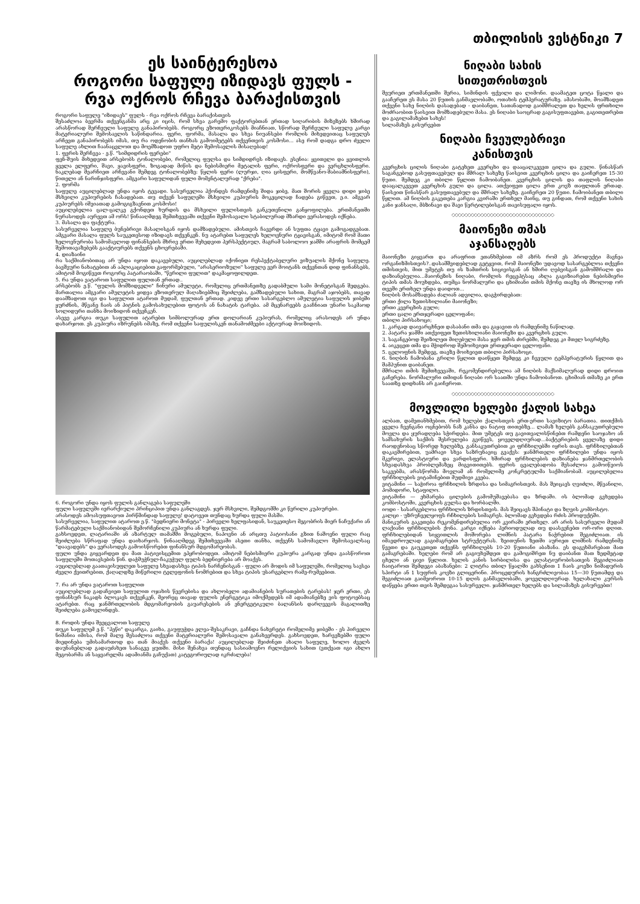თბილისის ვესტნიკი 7
ეს საინტერესოა
როგორი საფულე იზიდავს ფულს -
რვა ოქროს რჩევა ბარაქისთვის
როგორი საფულე "იზიდავს" ფულს - რვა ოქროს რჩევა ბარაქისთვის
შესაძლოა ბევრმა თქვენგანმა არც კი იცის, რომ სხვა გარემო ფაქტორებთან ერთად სიღარიბის მიზეზებს ხშირად არასწორად შერჩეული საფულე განაპირობებს. როგორც ეზოთერიკოსებს მიაჩნიათ, სწორად შერჩეული საფულე კარგი მატერიალური შემოსავლის საწინდარია. ფერი, ფორმა, მასალა და სხვა ნიუანსები რომლის მიხედვითაც საფულეს არჩევთ განაპირობებს იმას, თუ რა ოდენობის თანხას გამოიმეტებს თქვენთვის კოსმოსი... ასე რომ დადგა დრო ძველი საფულე ახლით ჩაანაცვლოთ და მოემზადოთ უფრო მეტი შემოსავლის მისაღებად!
1. ფერის შერჩევა - ე.წ. "სიმდიდრის ფერები"
ფენ-შუის მიხედვით არსებობს ტონალობები, რომელიც ფულსა და სიმდიდრეს იზიდავს. ესენია: ყვითელი და ყვითლის ყველა ელფერი, შავი, ყავისფერი, ზოგადად მიწის და ნებისმიერი მეტალის ფერი, ოქროსფერი და ვერცხლისფერი. ნაკლებად შეარჩიეთ არჩევანი შემდეგ ტონალობებზე: წყლის ფერი (ლურჯი, ღია ცისფერი, მომწვანო-შაბიამნისფერი), წითელი ან ნარინჯისფერი. ამგვარი საფულიდან ფული მომენტალურად "ქრება".
2. ფორმა
საფულე აუცილებლად უნდა იყოს ტევადი. სასურველია ჰქონდეს რამდენიმე შიდა ჯიბე, მათ შორის ყველა დიდი ჯიბე მსხვილი კუპიურების ჩასადებათ. თუ თქვენ საფულეში მსხვილი კუპიურის მოკეცილად ჩადება გიწევთ, ე.ი. ამგვარ კუპიურებს იშვიათად გამოგიგზავნით კოსმოსი!
აუცილებელია ცალ-ცალკე გქონდეთ ხურდის და მსხვილი ფულისთვის განკუთვნილი განყოფილება. ერთმანეთში ნურასოდეს აურევთ ამ ორს! წინააღმდეგ შემთხვევაში თქვენი შემოსავალი სტაბილურად მზარდი ვერასოდეს იქნება.
3. მასალა და ფაქტურა.
სასურველია საფულე ბუნებრივი მასალისგან იყოს დამზადებული. ამისთვის ჩავერდი ან სუფთა ტყავი გამოგადგებათ. ამგვარი მასალა ფულს საუკეთესოდ იზიდავს თქვენკენ. ნუ ატარებთ საფულეს ხელოვნური ტყავისგან, იმიტომ რომ მათი ხელოვნურობა სამომავლოდ ფინანსების მხრივ ერთი შეხედვით პერსპექტიულ, მაგრამ საბოლოო ჯამში არაფრის მომცემ შემოთავაზებებს გააქტიურებს თქვენს ცხოვრებაში.
4. დიაზაინი
რა საქმიანობითაც არ უნდა იყოთ დაკავებული, აუცილებლად იქონიეთ რესპექტაბელური ვიზუალის მქონე საფულე. ბავშვური ნახატებით ან აპლიკაციებით გაფორმებული, "არასერიოზული" საფულე ვერ მოიტანს თქვენთან დიდ ფინანსებს, ამიტომ მოგიწევთ როგორც პატარაობაში, "წვრილი ფულით" დაკმაყოფილდეთ.
5. რა უნდა ვატაროთ საფულით ფულთან ერთად..
არსებობს ე.წ. "ფულის მომზიდველი" ჩინური ამულეტი, რომელიც ერთმანეთზე გადაბმული სამი მონეტისგან შედგება. მართალია ამგვარი ამულეტის ყიდვა ეზოთერულ მაღაზიებშიც შეიძლება, გამზადებული სახით, მაგრამ აჯობებს, თავად დაამზადოთ იგი და საფულით ატაროთ მუდამ, ფულთან ერთად. კიდევ ერთი სასარგებლო ამულეტია საფულის ჯიბეში ყურძნის, მწვანე ჩაის ან პიტნის გამოსახულებით ფოტოს ან ნახატის ტარება. ამ მცენარეებს გააჩნიათ უნარი საკმაოდ სოლიდური თანხა მოიზიდონ თქვენკენ.
ასევე კარგია თუკი საფულით ატარებთ სიმბოლურად ერთ დოლარიან კუპიურას, რომელიც არასოდეს არ უნდა დახარჯოთ. ეს კუპიურა იზრუნებს იმაზე, რომ თქვენი საფულისკენ თანამოძმეები აქტიურად მოიზიდოს.
6. როგორი უნდა იყოს ფულის განლაგება საფულეში
ფული საფულეში იერარქიული პრინციპით უნდა განლაგდეს. ჯერ მსხვილი, შემდგომში კი წვრილი კუპიურები.
არასოდეს ამოასუფთავოთ პირწმინდად საფულე! დატოვეთ თუნდაც ხურდა ფული მასში.
სასურველია, საფულით ატაროთ ე.წ. "ბედნიერი მონეტა" - პირველი ხელფასიდან, საუკეთესო მეგობრის მიერ ნაჩუქარი ან წარმატებული საქმიანობიდან შემორჩენილი კუპიურა ან ხურდა ფული.
გახსოვდეთ, ლატარიაში ან აზარტულ თამაშში მოგებული, ნაპოვნი ან არცთუ პატიოსანი გზით ნაშოვნი ფული რაც შეიძლება სწრაფად უნდა დაიხარჯოს. წინააღმდეგ შემთხვევაში ასეთი თანხა, თქვენს სამომავლო შემოსავალსაც "დაავადებს" და ვერასოდეს გამოისწორებთ ფინანსურ მდგომარეობას.
ფული უნდა გიყვარდეთ და მათ პატივისცემით ეპყრობოდეთ. ამიტომ ნებისმიერი კუპიურა კარგად უნდა გაასწოროთ საფულეში მოთავსების წინ. დაჭმუჭნულ-ჩაკუჭულ ფულს ბედნიერება არ მოაქვს.
აუცილებლად გაათავისუფლეთ საფულე სხვადასხვა ტიპის ნარჩენისგან - ფული არ მოდის იმ საფულეში, რომელიც სავსეა ძველი ქვითრებით, ქაღალდზე მიწერილი ტელეფონის ნომრებით და სხვა ტიპის უსარგებლო რამე-რუმეებით.
7. რა არ უნდა ვატაროთ საფულით
აუცილებლად გადაჩვიეთ საფულით ოჯახის წევრებისა და ახლობელი ადამიანების სურათების ტარებას! ჯერ ერთი, ეს ფინანსურ ნაკადს ბლოკავს თქვენკენ, მეორეც თავად ფულის ენერგეტიკა იმოქმედებს იმ ადამიანებზე ვის ფოტოებსაც ატარებთ. რაც ჯანმრთელობის მდგომარეობის გაუარესების ან ენერგეტიკული ბალანსის დარღვევის მაგალითზე შეიძლება გამოვლინდეს.
8. როდის უნდა შეეცვალოთ საფულე
თუკი საფულემ ე.წ. "პეწი" დაკარგა, გაიხა, გაუფუჭდა ელვა-შესაკრავი, გაჩნდა ნახვრეტი რომელიმე ჯიბეში - ეს პირველი ნიშანია იმისა, რომ მალე შესაძლოა თქვენი მატერიალური შემოსავალი განახევრდეს. გახსოვდეთ, ხარვეზებში ფული მიედინება უმისამართოდ და თან მიაქვს თქვენი ბარაქა! აუცილებლად შეიძინეთ ახალი საფულე, ხოლო ძველს დაუნანებლად გადაუძახეთ სანაგვე ყუთში. მისი შენახვა თუნდაც სასიამოვნო რელიქვიის სახით (ვთქვათ იგი ახლო მეგობარმა ან საყვარელმა ადამიანმა გაჩუქათ) კატეგორიულად იკრძალება!
ნიღაბი სახის
სითეთრისთვის
შეურიეთ ერთმანეთში შერია, სიმინდის ფქვილი და ლიმონი. დაამატეთ ცოტა წყალი და გააჩერეთ ეს მასა 20 წუთის განმავლობაში, ოთახის ტემპერატურაზე. ამასობაში, მოამზადეთ თქვენი სახე ნიღბის დასადებად - დაიბანეთ, სათანადოდ გაიმშრალეთ და ხელის ფრთხილი მოძრაობით წაისვით მომზადებული მასა. ეს ნიღაბი საოცრად გაგისუფთავებთ, გაგითეთრებთ და გაგილამაზებთ სახეს!
სილამაზეს გისურვებთ
ნიღაბი ჩვეულებრივი
კანისთვის
კვერცხის ცილის ნიღაბი გატეხეთ კვერცხი და დააცალკევეთ ცილა და გული. წინასწარ საგანგებოდ გასუფთავებულ და მშრალ სახეზე წაისვით კვერცხის ცილა და გაიჩერეთ 15-30 წუთი. შემდეგ კი თბილი წყლით ჩამოიბანეთ. კვერცხის ცილის და თაფლის ნიღაბი დააცალკევეთ კვერცხის გული და ცილა. ათქვიფეთ ცილა ერთ კოვზ თაფლთან ერთად. წაისვით წინასწარ გასუფთავებულ და მშრალ სახეზე. გაიჩერეთ 20 წუთი. ჩამოიბანეთ თბილი წყლით. ამ ნიღბის გაკეთება კარგია კვირაში ერთხელ მაინც, თუ გინდათ, რომ თქვენი სახის კანი ჯანსაღი, მბზინავი და შავი წერტილებისგან თავისუფალი იყოს.
◇◇◇◇◇◇◇◇◇◇◇◇◇◇◇◇◇◇◇◇◇◇◇◇◇◇◇◇◇◇◇◇
მაიონეზი თმას
აჯანსაღებს
მაიონეზი გიყვართ და არაფრით ეთანხმებით იმ აზრს რომ ეს პროდუქტი მავნეა ორგანიზმისთვის?..დასამშვიდებლად გეტყვით, რომ მაიონეზი უდავოდ სასარგებლოა თქვენი თმისთვის, მით უმეტეს თუ ის ზამთრის სიცივისგან ან ხშირი ღებვისგან გამომშრალი და დაზიანებულია...მაიონეზის ნიღაბი, რომლის რეცეპტსაც ახლა გაგიზიარებთ ნებისმიერი ტიპის თმას მოუხდება, თუმცა ნორმალური და ცხიმიანი თმის მქონე თავზე ის მხოლოდ ორ თვეში ერთხელ უნდა დაიდოთ...
ნიღბის მოსამზადება ძალიან ადვილია, დაგჭირდებათ:
ერთი ქილა ზეთისხილიანი მაიონეზი;
ერთი კვერცხის გული;
ერთი ცალი ერთჯერადი ცელოფანი;
თბილი პირსახოცი;
1. კარგად დაივარცხნეთ დასაბანი თმა და გაყავით ის რამდენიმე ნაწილად.
2. პატარა ჯამში ათქვიფეთ ზეთისხილიანი მაიონეზი და კვერცხის გული.
3. საგანგებოდ შეიზილეთ მიღებული მასა ჯერ თმის ძირებში, შემდეგ კი მთელ სიგრძეზე.
4. აიკეცეთ თმა და მჭიდროდ შემოიხვიეთ ერთჯერადი ცელოფანი.
5. ცელოფნის შემდეგ, თავზე მოიხვიეთ თბილი პირსახოცი.
6. ნიღბის ჩამობანა გრილი წყლით დაიწყეთ შემდეგ კი ჩვეული ტემპერატურის წყლით და შამპუნით დაიბანეთ.
მშრალი თმის შემთხვევაში, რეკომენდირებულია ამ ნიღბის მაქსიმალურად დიდი დროით გაჩერება. ნორმალური თმიდან ნიღაბი ორ საათში უნდა ჩამოიბანოთ. ცხიმიან თმაზე კი ერთ საათზე დიდხანს არ გაიჩეროთ.
◇◇◇◇◇◇◇◇◇◇◇◇◇◇◇◇◇◇◇◇◇◇◇◇◇◇◇◇◇◇◇◇
მოვლილი ხელები ქალის სახეა
ალბათ, დამეთანხმებით, რომ ხელები ქალისთვის ერთ-ერთი სავიზიტო ბარათია. თითქმის ყველა ჩვენგანი ოცნებობს ნაზ კანსა და ნატიფ თითებზე... ლამაზ ხელებს განსაკუთრებული მოვლა და ყურადღება სჭირდება. მით უმეტეს თუ გავითვალისწინებთ რამდენი საოჯახო ან სამსახურის საქმის შესრულება გვიწევს, ყოველდღიურად...ბაქტერიების ყველაზე დიდი რაოდენობაც სწორედ ხელებზე, განსაკუთრებით კი ფრჩხილებში იყრის თავს. ფრჩხილებთან დაკავშირებით, უამრავი სხვა საზრუნავიც გვაქვს: ჯანმრთელი ფრჩხილები უნდა იყოს მკვრივი, ელასტიური და ვარდისფერი. ხშირად ფრჩხილების დაზიანება ჯანმრთელობის სხვადასხვა პრობლემაზეც მიგვითითებს. ფერის ცვალებადობა შესაძლოა გამოიწვიოს საკვებმა, არასწორმა მოვლამ ან რომელიმე კონკრეტულმა საქმიანობამ. აუცილებელია ფრჩხილების ვიტამინებით მუდმივი კვება.
ვიტამინი — საჭიროა ფრჩხილის ზრდისა და სიმაგრისთვის. მას შეიცავს ღვიძლი, მწვანილი, პომიდორი, სტაფილო.
ვიტამინი — ეხმარება ცილების გამომუშავებასა და ზრდაში. ის ბლომად გვხვდება კომბოსტოში, კვერცხის გულსა და ხორბალში.
იოდი - სასარგებლოა ფრჩხილის ზრდისთვის. მას შეიცავს შპინატი და ზღვის კომბოსტო.
კალცი - უზრუნველყოფს რჩხილების სიმაგრეს. ბლომად გვხვდება რძის პროდუქტში.
მანიკურის გაკეთება რეკომენდირებულია ორ კვირაში ერთხელ. არ არის სასურველი მუდამ ლაქიანი ფრჩხილების ქონა. კარგი იქნება პერიოდულად თუ დაასვენებთ ორ-ორი დღით. ფრჩხილებიდან სიყვითლის მოშორება ლიმნის პატარა ნაჭრებით შეგიძლიათ. ის იმავდროულად გაგიმაგრებთ სტრუქტურას. ზეითუნის ზეთში აურიეთ ლიმნის რამდენიმე წვეთი და გაუკეთეთ თქვენს ფრჩხილებს 10-20 წუთიანი აბაზანა. ეს დაგეხმარებათ მათ გამაგრებაში. ხელები რომ არ გაგიუხეშდეთ და გამოგიშრეთ ნუ დაიბანთ მათ ზედმეტად ცხელი ან ცივი წყლით. ხელის კანის სირბილისა და ელასტიურობისათვის შეგიძლიათ ჩაიტაროთ შემდეგი აბაზანები: 2 ლიტრა თბილ წყალში გახსენით 1 ჩაის კოვზი ნიშადურის სპირტი ან 1 სუფრის კოვზი გლიცერინი. პროცედურის ხანგრძლივობაა 15—30 წუთამდე და შეგიძლიათ გაიმეოროთ 10-15 დღის განმავლობაში, ყოველდღიურად. ხელახალი კურსის დაწყება ერთი თვის შემდეგაა სასურველი. ჯანმრთელ ხელებს და სილამაზეს გისურვებთ!